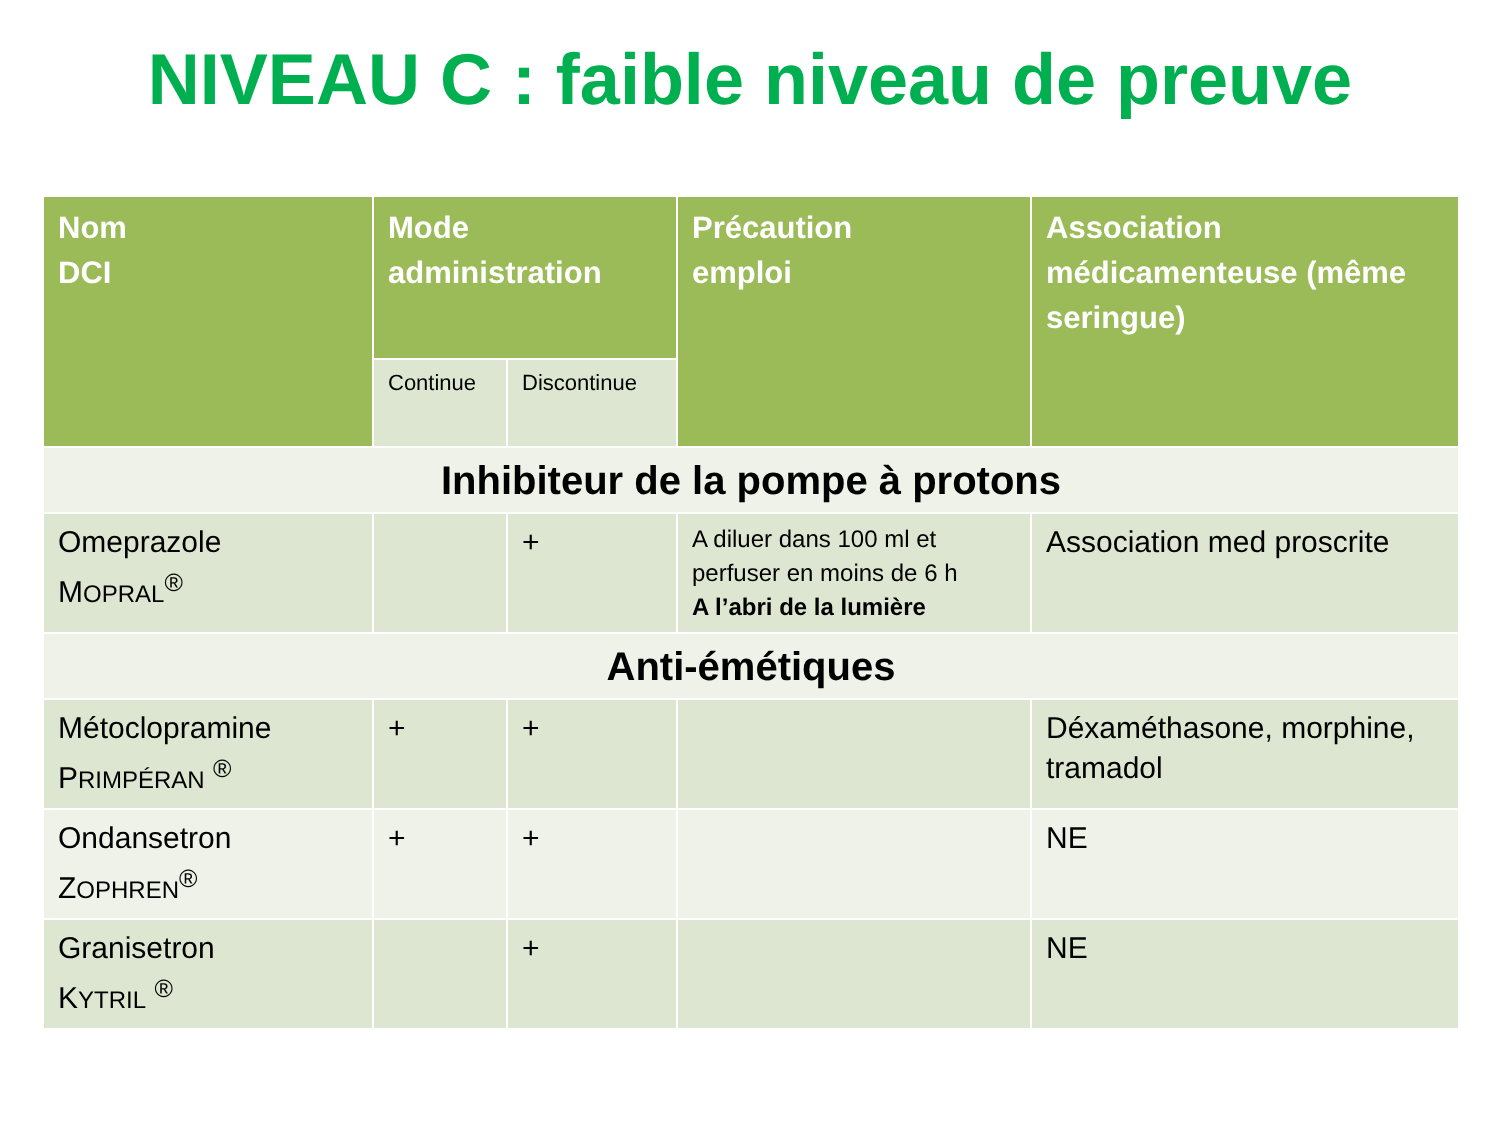NIVEAU C : faible niveau de preuve
| Nom DCI | Mode administration | | Précaution emploi | Association médicamenteuse (même seringue) |
| --- | --- | --- | --- | --- |
| | Continue | Discontinue | | |
| Inhibiteur de la pompe à protons | | | | |
| Omeprazole M OPRAL<sup>®</sup> | | + | A diluer dans 100 ml et perfuser en moins de 6 h A l’abri de la lumière | Association med proscrite |
| Anti-émétiques | | | | |
| Métoclopramine P RIMPÉRAN <sup>®</sup> | + | + | | Déxaméthasone, morphine, tramadol |
| Ondansetron Z OPHREN<sup>®</sup> | + | + | | NE |
| Granisetron K YTRIL <sup>®</sup> | | + | | NE |